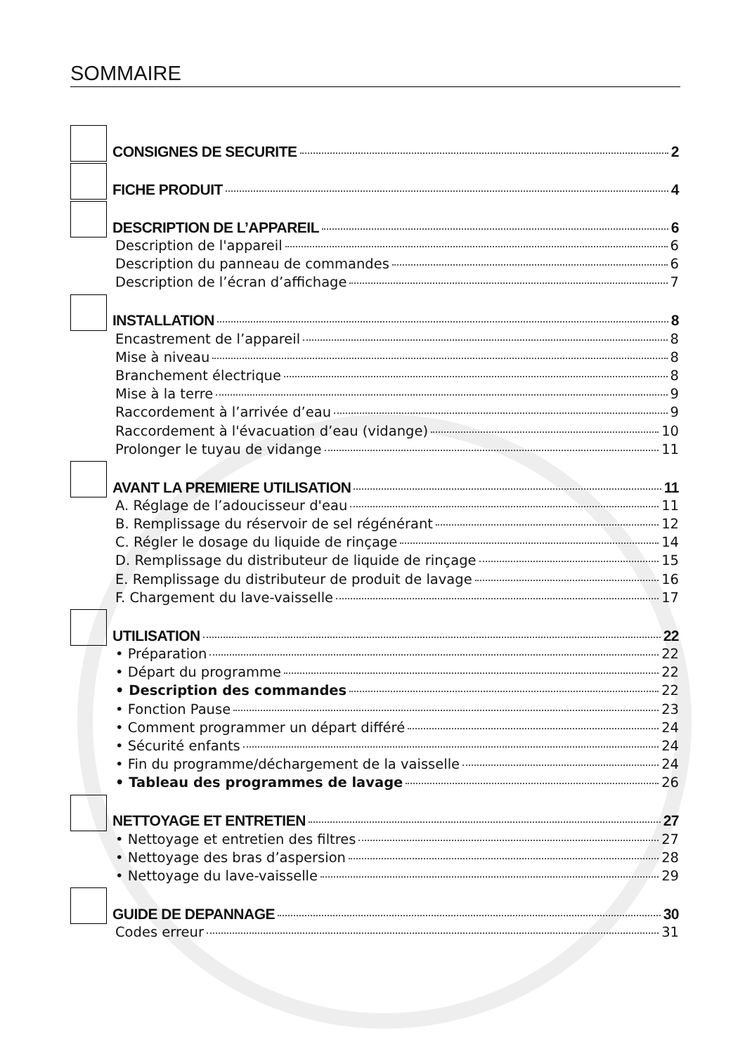SOMMAIRE
CONSIGNES DE SECURITE 2
FICHE PRODUIT 4
DESCRIPTION DE L’APPAREIL 6
Description de l'appareil 6
Description du panneau de commandes 6
Description de l’écran d’affichage 7
INSTALLATION 8
Encastrement de l’appareil 8
Mise à niveau 8
Branchement électrique 8
Mise à la terre 9
Raccordement à l’arrivée d’eau 9
Raccordement à l'évacuation d’eau (vidange) 10
Prolonger le tuyau de vidange 11
AVANT LA PREMIERE UTILISATION 11
A. Réglage de l’adoucisseur d'eau 11
B. Remplissage du réservoir de sel régénérant 12
C. Régler le dosage du liquide de rinçage 14
D. Remplissage du distributeur de liquide de rinçage 15
E. Remplissage du distributeur de produit de lavage 16
F. Chargement du lave-vaisselle 17
UTILISATION 22
• Préparation 22
• Départ du programme 22
• Description des commandes 22
• Fonction Pause 23
• Comment programmer un départ différé 24
• Sécurité enfants 24
• Fin du programme/déchargement de la vaisselle 24
• Tableau des programmes de lavage 26
NETTOYAGE ET ENTRETIEN 27
• Nettoyage et entretien des filtres 27
• Nettoyage des bras d’aspersion 28
• Nettoyage du lave-vaisselle 29
GUIDE DE DEPANNAGE 30
Codes erreur 31